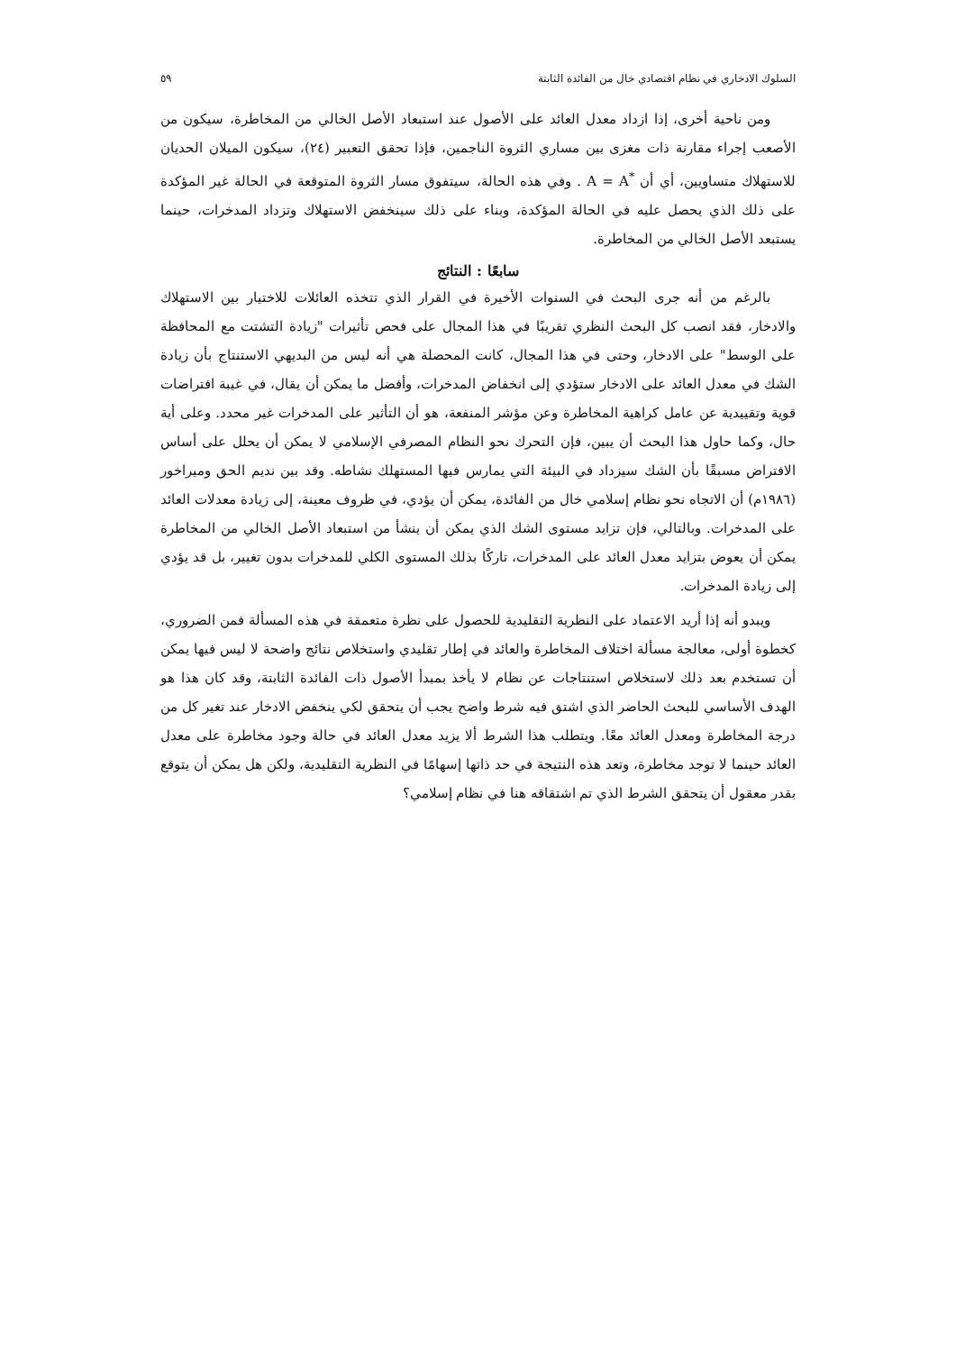السلوك الادخاري في نظام اقتصادي خال من الفائدة الثابتة ٥٩
ومن ناحية أخرى، إذا ازداد معدل العائد على الأصول عند استبعاد الأصل الخالي من المخاطرة، سيكون من الأصعب إجراء مقارنة ذات مغزى بين مساري الثروة الناجمين، فإذا تحقق التعبير (٢٤)، سيكون الميلان الحديان للاستهلاك متساويين، أي أن A = A<sup>*</sup> . وفي هذه الحالة، سيتفوق مسار الثروة المتوقعة في الحالة غير المؤكدة على ذلك الذي يحصل عليه في الحالة المؤكدة، وبناء على ذلك سينخفض الاستهلاك وتزداد المدخرات، حينما يستبعد الأصل الخالي من المخاطرة.
سابعًا : النتائج
بالرغم من أنه جرى البحث في السنوات الأخيرة في القرار الذي تتخذه العائلات للاختيار بين الاستهلاك والادخار، فقد انصب كل البحث النظري تقريبًا في هذا المجال على فحص تأثيرات "زيادة التشتت مع المحافظة على الوسط" على الادخار، وحتى في هذا المجال، كانت المحصلة هي أنه ليس من البديهي الاستنتاج بأن زيادة الشك في معدل العائد على الادخار ستؤدي إلى انخفاض المدخرات، وأفضل ما يمكن أن يقال، في غيبة افتراضات قوية وتقييدية عن عامل كراهية المخاطرة وعن مؤشر المنفعة، هو أن التأثير على المدخرات غير محدد. وعلى أية حال، وكما حاول هذا البحث أن يبين، فإن التحرك نحو النظام المصرفي الإسلامي لا يمكن أن يحلل على أساس الافتراض مسبقًا بأن الشك سيزداد في البيئة التي يمارس فيها المستهلك نشاطه. وقد بين نديم الحق وميراخور (١٩٨٦م) أن الاتجاه نحو نظام إسلامي خال من الفائدة، يمكن أن يؤدي، في ظروف معينة، إلى زيادة معدلات العائد على المدخرات. وبالتالي، فإن تزايد مستوى الشك الذي يمكن أن ينشأ من استبعاد الأصل الخالي من المخاطرة يمكن أن يعوض بتزايد معدل العائد على المدخرات، تاركًا بذلك المستوى الكلي للمدخرات بدون تغيير، بل قد يؤدي إلى زيادة المدخرات.
ويبدو أنه إذا أريد الاعتماد على النظرية التقليدية للحصول على نظرة متعمقة في هذه المسألة فمن الضروري، كخطوة أولى، معالجة مسألة اختلاف المخاطرة والعائد في إطار تقليدي واستخلاص نتائج واضحة لا ليس فيها يمكن أن تستخدم بعد ذلك لاستخلاص استنتاجات عن نظام لا يأخذ بمبدأ الأصول ذات الفائدة الثابتة، وقد كان هذا هو الهدف الأساسي للبحث الحاضر الذي اشتق فيه شرط واضح يجب أن يتحقق لكي ينخفض الادخار عند تغير كل من درجة المخاطرة ومعدل العائد معًا. ويتطلب هذا الشرط ألا يزيد معدل العائد في حالة وجود مخاطرة على معدل العائد حينما لا توجد مخاطرة، وتعد هذه النتيجة في حد ذاتها إسهامًا في النظرية التقليدية، ولكن هل يمكن أن يتوقع بقدر معقول أن يتحقق الشرط الذي تم اشتقاقه هنا في نظام إسلامي؟